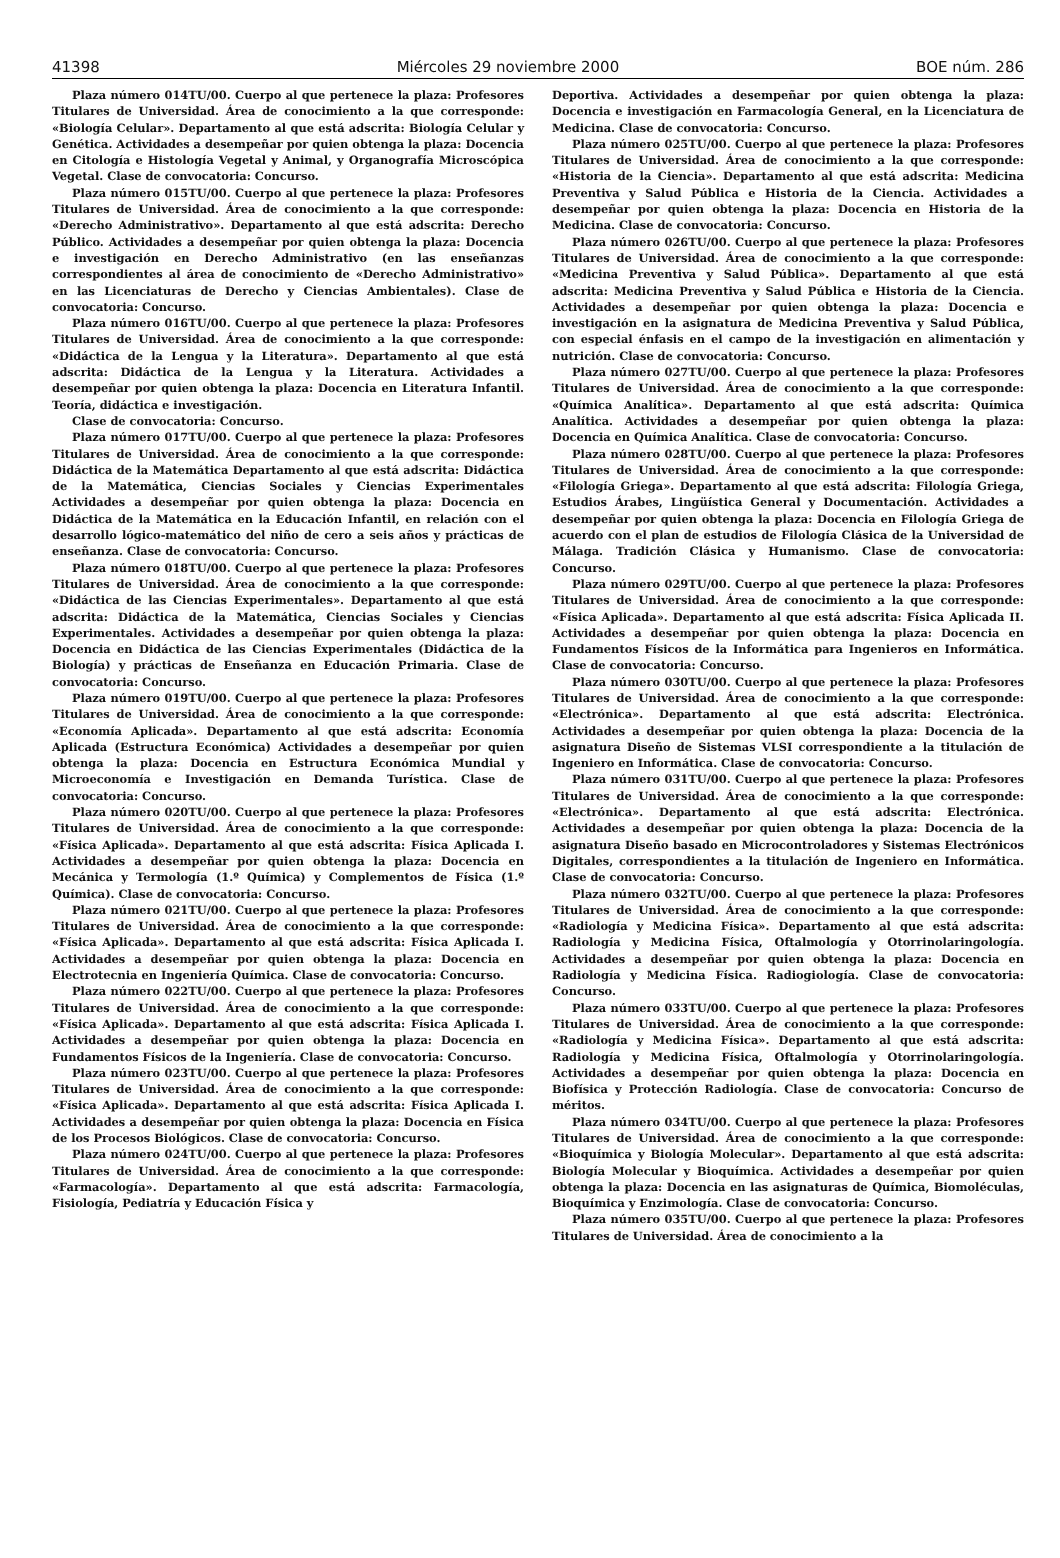41398 Miércoles 29 noviembre 2000 BOE núm. 286
Plaza número 014TU/00. Cuerpo al que pertenece la plaza: Profesores Titulares de Universidad. Área de conocimiento a la que corresponde: «Biología Celular». Departamento al que está adscrita: Biología Celular y Genética. Actividades a desempeñar por quien obtenga la plaza: Docencia en Citología e Histología Vegetal y Animal, y Organografía Microscópica Vegetal. Clase de convocatoria: Concurso.
Plaza número 015TU/00. Cuerpo al que pertenece la plaza: Profesores Titulares de Universidad. Área de conocimiento a la que corresponde: «Derecho Administrativo». Departamento al que está adscrita: Derecho Público. Actividades a desempeñar por quien obtenga la plaza: Docencia e investigación en Derecho Administrativo (en las enseñanzas correspondientes al área de conocimiento de «Derecho Administrativo» en las Licenciaturas de Derecho y Ciencias Ambientales). Clase de convocatoria: Concurso.
Plaza número 016TU/00. Cuerpo al que pertenece la plaza: Profesores Titulares de Universidad. Área de conocimiento a la que corresponde: «Didáctica de la Lengua y la Literatura». Departamento al que está adscrita: Didáctica de la Lengua y la Literatura. Actividades a desempeñar por quien obtenga la plaza: Docencia en Literatura Infantil. Teoría, didáctica e investigación.
Clase de convocatoria: Concurso.
Plaza número 017TU/00. Cuerpo al que pertenece la plaza: Profesores Titulares de Universidad. Área de conocimiento a la que corresponde: Didáctica de la Matemática Departamento al que está adscrita: Didáctica de la Matemática, Ciencias Sociales y Ciencias Experimentales Actividades a desempeñar por quien obtenga la plaza: Docencia en Didáctica de la Matemática en la Educación Infantil, en relación con el desarrollo lógico-matemático del niño de cero a seis años y prácticas de enseñanza. Clase de convocatoria: Concurso.
Plaza número 018TU/00. Cuerpo al que pertenece la plaza: Profesores Titulares de Universidad. Área de conocimiento a la que corresponde: «Didáctica de las Ciencias Experimentales». Departamento al que está adscrita: Didáctica de la Matemática, Ciencias Sociales y Ciencias Experimentales. Actividades a desempeñar por quien obtenga la plaza: Docencia en Didáctica de las Ciencias Experimentales (Didáctica de la Biología) y prácticas de Enseñanza en Educación Primaria. Clase de convocatoria: Concurso.
Plaza número 019TU/00. Cuerpo al que pertenece la plaza: Profesores Titulares de Universidad. Área de conocimiento a la que corresponde: «Economía Aplicada». Departamento al que está adscrita: Economía Aplicada (Estructura Económica) Actividades a desempeñar por quien obtenga la plaza: Docencia en Estructura Económica Mundial y Microeconomía e Investigación en Demanda Turística. Clase de convocatoria: Concurso.
Plaza número 020TU/00. Cuerpo al que pertenece la plaza: Profesores Titulares de Universidad. Área de conocimiento a la que corresponde: «Física Aplicada». Departamento al que está adscrita: Física Aplicada I. Actividades a desempeñar por quien obtenga la plaza: Docencia en Mecánica y Termología (1.º Química) y Complementos de Física (1.º Química). Clase de convocatoria: Concurso.
Plaza número 021TU/00. Cuerpo al que pertenece la plaza: Profesores Titulares de Universidad. Área de conocimiento a la que corresponde: «Física Aplicada». Departamento al que está adscrita: Física Aplicada I. Actividades a desempeñar por quien obtenga la plaza: Docencia en Electrotecnia en Ingeniería Química. Clase de convocatoria: Concurso.
Plaza número 022TU/00. Cuerpo al que pertenece la plaza: Profesores Titulares de Universidad. Área de conocimiento a la que corresponde: «Física Aplicada». Departamento al que está adscrita: Física Aplicada I. Actividades a desempeñar por quien obtenga la plaza: Docencia en Fundamentos Físicos de la Ingeniería. Clase de convocatoria: Concurso.
Plaza número 023TU/00. Cuerpo al que pertenece la plaza: Profesores Titulares de Universidad. Área de conocimiento a la que corresponde: «Física Aplicada». Departamento al que está adscrita: Física Aplicada I. Actividades a desempeñar por quien obtenga la plaza: Docencia en Física de los Procesos Biológicos. Clase de convocatoria: Concurso.
Plaza número 024TU/00. Cuerpo al que pertenece la plaza: Profesores Titulares de Universidad. Área de conocimiento a la que corresponde: «Farmacología». Departamento al que está adscrita: Farmacología, Fisiología, Pediatría y Educación Física y
Deportiva. Actividades a desempeñar por quien obtenga la plaza: Docencia e investigación en Farmacología General, en la Licenciatura de Medicina. Clase de convocatoria: Concurso.
Plaza número 025TU/00. Cuerpo al que pertenece la plaza: Profesores Titulares de Universidad. Área de conocimiento a la que corresponde: «Historia de la Ciencia». Departamento al que está adscrita: Medicina Preventiva y Salud Pública e Historia de la Ciencia. Actividades a desempeñar por quien obtenga la plaza: Docencia en Historia de la Medicina. Clase de convocatoria: Concurso.
Plaza número 026TU/00. Cuerpo al que pertenece la plaza: Profesores Titulares de Universidad. Área de conocimiento a la que corresponde: «Medicina Preventiva y Salud Pública». Departamento al que está adscrita: Medicina Preventiva y Salud Pública e Historia de la Ciencia. Actividades a desempeñar por quien obtenga la plaza: Docencia e investigación en la asignatura de Medicina Preventiva y Salud Pública, con especial énfasis en el campo de la investigación en alimentación y nutrición. Clase de convocatoria: Concurso.
Plaza número 027TU/00. Cuerpo al que pertenece la plaza: Profesores Titulares de Universidad. Área de conocimiento a la que corresponde: «Química Analítica». Departamento al que está adscrita: Química Analítica. Actividades a desempeñar por quien obtenga la plaza: Docencia en Química Analítica. Clase de convocatoria: Concurso.
Plaza número 028TU/00. Cuerpo al que pertenece la plaza: Profesores Titulares de Universidad. Área de conocimiento a la que corresponde: «Filología Griega». Departamento al que está adscrita: Filología Griega, Estudios Árabes, Lingüística General y Documentación. Actividades a desempeñar por quien obtenga la plaza: Docencia en Filología Griega de acuerdo con el plan de estudios de Filología Clásica de la Universidad de Málaga. Tradición Clásica y Humanismo. Clase de convocatoria: Concurso.
Plaza número 029TU/00. Cuerpo al que pertenece la plaza: Profesores Titulares de Universidad. Área de conocimiento a la que corresponde: «Física Aplicada». Departamento al que está adscrita: Física Aplicada II. Actividades a desempeñar por quien obtenga la plaza: Docencia en Fundamentos Físicos de la Informática para Ingenieros en Informática. Clase de convocatoria: Concurso.
Plaza número 030TU/00. Cuerpo al que pertenece la plaza: Profesores Titulares de Universidad. Área de conocimiento a la que corresponde: «Electrónica». Departamento al que está adscrita: Electrónica. Actividades a desempeñar por quien obtenga la plaza: Docencia de la asignatura Diseño de Sistemas VLSI correspondiente a la titulación de Ingeniero en Informática. Clase de convocatoria: Concurso.
Plaza número 031TU/00. Cuerpo al que pertenece la plaza: Profesores Titulares de Universidad. Área de conocimiento a la que corresponde: «Electrónica». Departamento al que está adscrita: Electrónica. Actividades a desempeñar por quien obtenga la plaza: Docencia de la asignatura Diseño basado en Microcontroladores y Sistemas Electrónicos Digitales, correspondientes a la titulación de Ingeniero en Informática. Clase de convocatoria: Concurso.
Plaza número 032TU/00. Cuerpo al que pertenece la plaza: Profesores Titulares de Universidad. Área de conocimiento a la que corresponde: «Radiología y Medicina Física». Departamento al que está adscrita: Radiología y Medicina Física, Oftalmología y Otorrinolaringología. Actividades a desempeñar por quien obtenga la plaza: Docencia en Radiología y Medicina Física. Radiogiología. Clase de convocatoria: Concurso.
Plaza número 033TU/00. Cuerpo al que pertenece la plaza: Profesores Titulares de Universidad. Área de conocimiento a la que corresponde: «Radiología y Medicina Física». Departamento al que está adscrita: Radiología y Medicina Física, Oftalmología y Otorrinolaringología. Actividades a desempeñar por quien obtenga la plaza: Docencia en Biofísica y Protección Radiología. Clase de convocatoria: Concurso de méritos.
Plaza número 034TU/00. Cuerpo al que pertenece la plaza: Profesores Titulares de Universidad. Área de conocimiento a la que corresponde: «Bioquímica y Biología Molecular». Departamento al que está adscrita: Biología Molecular y Bioquímica. Actividades a desempeñar por quien obtenga la plaza: Docencia en las asignaturas de Química, Biomoléculas, Bioquímica y Enzimología. Clase de convocatoria: Concurso.
Plaza número 035TU/00. Cuerpo al que pertenece la plaza: Profesores Titulares de Universidad. Área de conocimiento a la